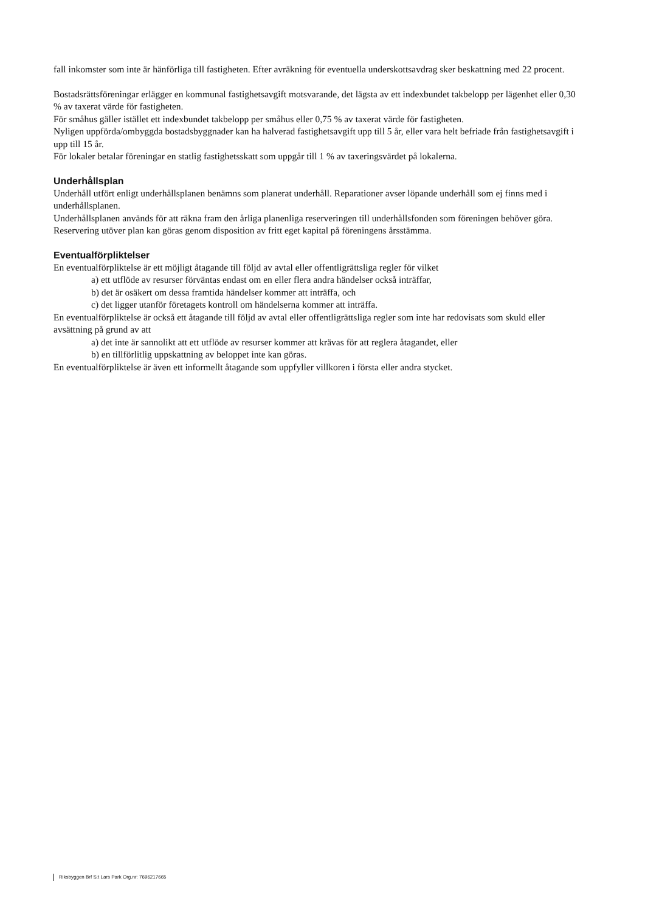fall inkomster som inte är hänförliga till fastigheten. Efter avräkning för eventuella underskottsavdrag sker beskattning med 22 procent.
Bostadsrättsföreningar erlägger en kommunal fastighetsavgift motsvarande, det lägsta av ett indexbundet takbelopp per lägenhet eller 0,30 % av taxerat värde för fastigheten.
För småhus gäller istället ett indexbundet takbelopp per småhus eller 0,75 % av taxerat värde för fastigheten.
Nyligen uppförda/ombyggda bostadsbyggnader kan ha halverad fastighetsavgift upp till 5 år, eller vara helt befriade från fastighetsavgift i upp till 15 år.
För lokaler betalar föreningar en statlig fastighetsskatt som uppgår till 1 % av taxeringsvärdet på lokalerna.
Underhållsplan
Underhåll utfört enligt underhållsplanen benämns som planerat underhåll. Reparationer avser löpande underhåll som ej finns med i underhållsplanen.
Underhållsplanen används för att räkna fram den årliga planenliga reserveringen till underhållsfonden som föreningen behöver göra. Reservering utöver plan kan göras genom disposition av fritt eget kapital på föreningens årsstämma.
Eventualförpliktelser
En eventualförpliktelse är ett möjligt åtagande till följd av avtal eller offentligrättsliga regler för vilket
a) ett utflöde av resurser förväntas endast om en eller flera andra händelser också inträffar,
b) det är osäkert om dessa framtida händelser kommer att inträffa, och
c) det ligger utanför företagets kontroll om händelserna kommer att inträffa.
En eventualförpliktelse är också ett åtagande till följd av avtal eller offentligrättsliga regler som inte har redovisats som skuld eller avsättning på grund av att
a) det inte är sannolikt att ett utflöde av resurser kommer att krävas för att reglera åtagandet, eller
b) en tillförlitlig uppskattning av beloppet inte kan göras.
En eventualförpliktelse är även ett informellt åtagande som uppfyller villkoren i första eller andra stycket.
Riksbyggen Brf S:t Lars Park Org.nr: 7696217665